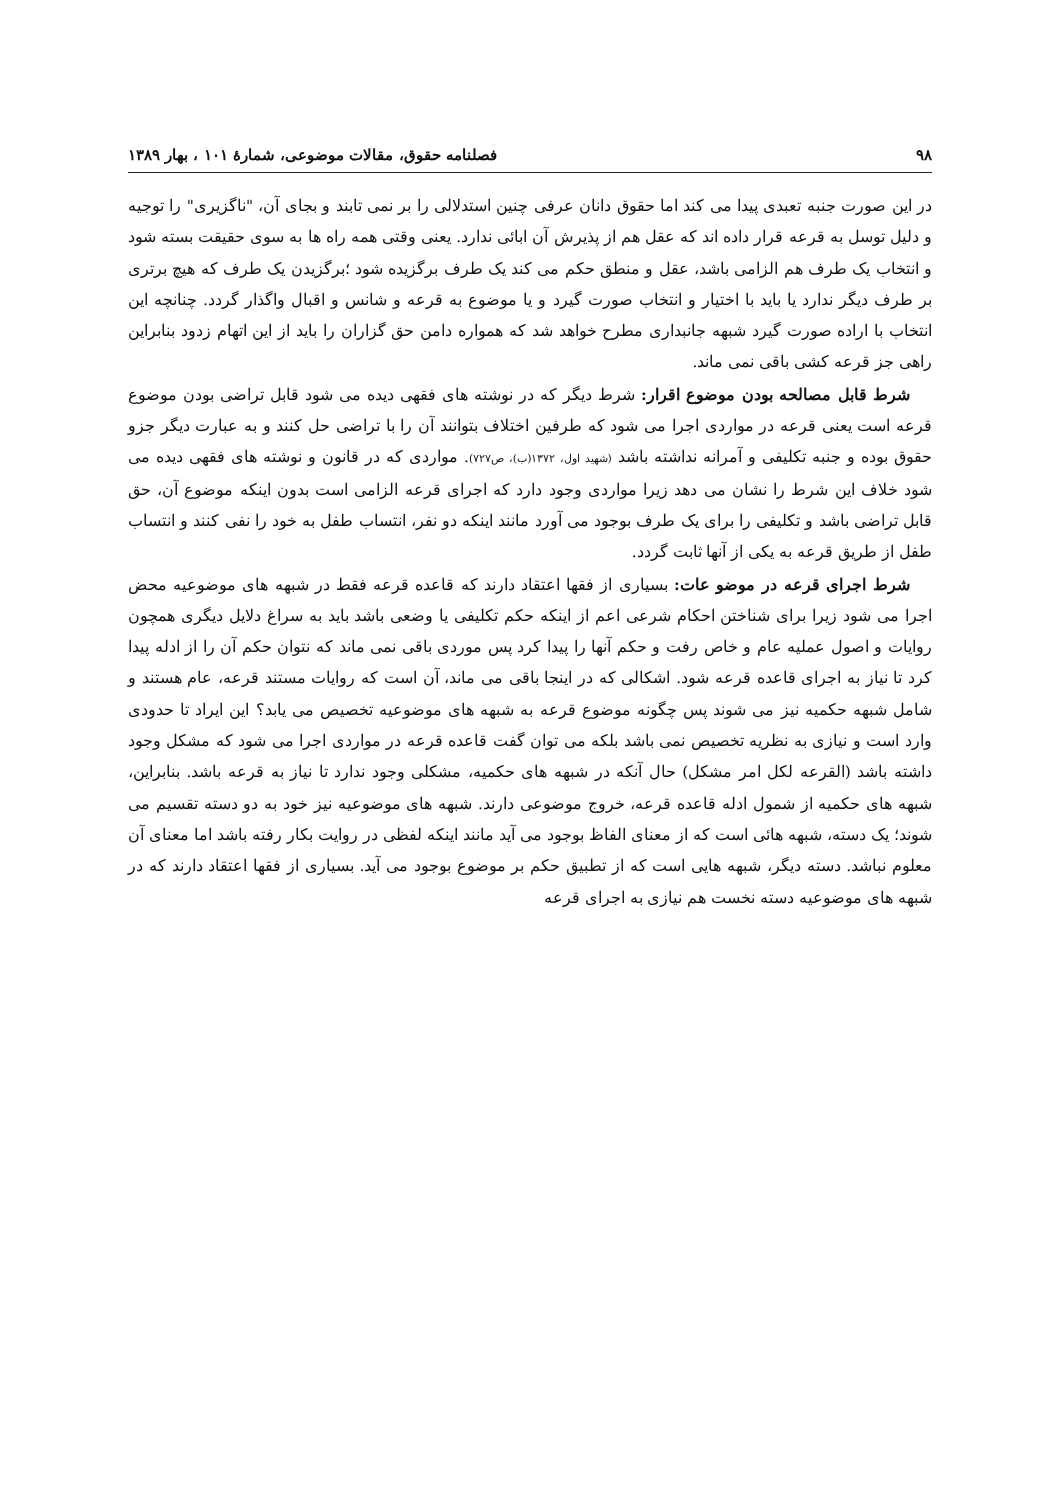۹۸ فصلنامه حقوق، مقالات موضوعی، شمارهٔ ۱۰۱ ، بهار ۱۳۸۹
در این صورت جنبه تعبدی پیدا می کند اما حقوق دانان عرفی چنین استدلالی را بر نمی تابند و بجای آن، "ناگزیری" را توجیه و دلیل توسل به قرعه قرار داده اند که عقل هم از پذیرش آن ابائی ندارد. یعنی وقتی همه راه ها به سوی حقیقت بسته شود و انتخاب یک طرف هم الزامی باشد، عقل و منطق حکم می کند یک طرف برگزیده شود ؛برگزیدن یک طرف که هیچ برتری بر طرف دیگر ندارد یا باید با اختیار و انتخاب صورت گیرد و یا موضوع به قرعه و شانس و اقبال واگذار گردد. چنانچه این انتخاب با اراده صورت گیرد شبهه جانبداری مطرح خواهد شد که همواره دامن حق گزاران را باید از این اتهام زدود بنابراین راهی جز قرعه کشی باقی نمی ماند.
شرط قابل مصالحه بودن موضوع اقرار: شرط دیگر که در نوشته های فقهی دیده می شود قابل تراضی بودن موضوع قرعه است یعنی قرعه در مواردی اجرا می شود که طرفین اختلاف بتوانند آن را با تراضی حل کنند و به عبارت دیگر جزو حقوق بوده و جنبه تکلیفی و آمرانه نداشته باشد (شهید اول، ۱۳۷۲(ب)، ص۷۲۷). مواردی که در قانون و نوشته های فقهی دیده می شود خلاف این شرط را نشان می دهد زیرا مواردی وجود دارد که اجرای قرعه الزامی است بدون اینکه موضوع آن، حق قابل تراضی باشد و تکلیفی را برای یک طرف بوجود می آورد مانند اینکه دو نفر، انتساب طفل به خود را نفی کنند و انتساب طفل از طریق قرعه به یکی از آنها ثابت گردد.
شرط اجرای قرعه در موضو عات: بسیاری از فقها اعتقاد دارند که قاعده قرعه فقط در شبهه های موضوعیه محض اجرا می شود زیرا برای شناختن احکام شرعی اعم از اینکه حکم تکلیفی یا وضعی باشد باید به سراغ دلایل دیگری همچون روایات و اصول عملیه عام و خاص رفت و حکم آنها را پیدا کرد پس موردی باقی نمی ماند که نتوان حکم آن را از ادله پیدا کرد تا نیاز به اجرای قاعده قرعه شود. اشکالی که در اینجا باقی می ماند، آن است که روایات مستند قرعه، عام هستند و شامل شبهه حکمیه نیز می شوند پس چگونه موضوع قرعه به شبهه های موضوعیه تخصیص می یابد؟ این ایراد تا حدودی وارد است و نیازی به نظریه تخصیص نمی باشد بلکه می توان گفت قاعده قرعه در مواردی اجرا می شود که مشکل وجود داشته باشد (القرعه لکل امر مشکل) حال آنکه در شبهه های حکمیه، مشکلی وجود ندارد تا نیاز به قرعه باشد. بنابراین، شبهه های حکمیه از شمول ادله قاعده قرعه، خروج موضوعی دارند. شبهه های موضوعیه نیز خود به دو دسته تقسیم می شوند؛ یک دسته، شبهه هائی است که از معنای الفاظ بوجود می آید مانند اینکه لفظی در روایت بکار رفته باشد اما معنای آن معلوم نباشد. دسته دیگر، شبهه هایی است که از تطبیق حکم بر موضوع بوجود می آید. بسیاری از فقها اعتقاد دارند که در شبهه های موضوعیه دسته نخست هم نیازی به اجرای قرعه